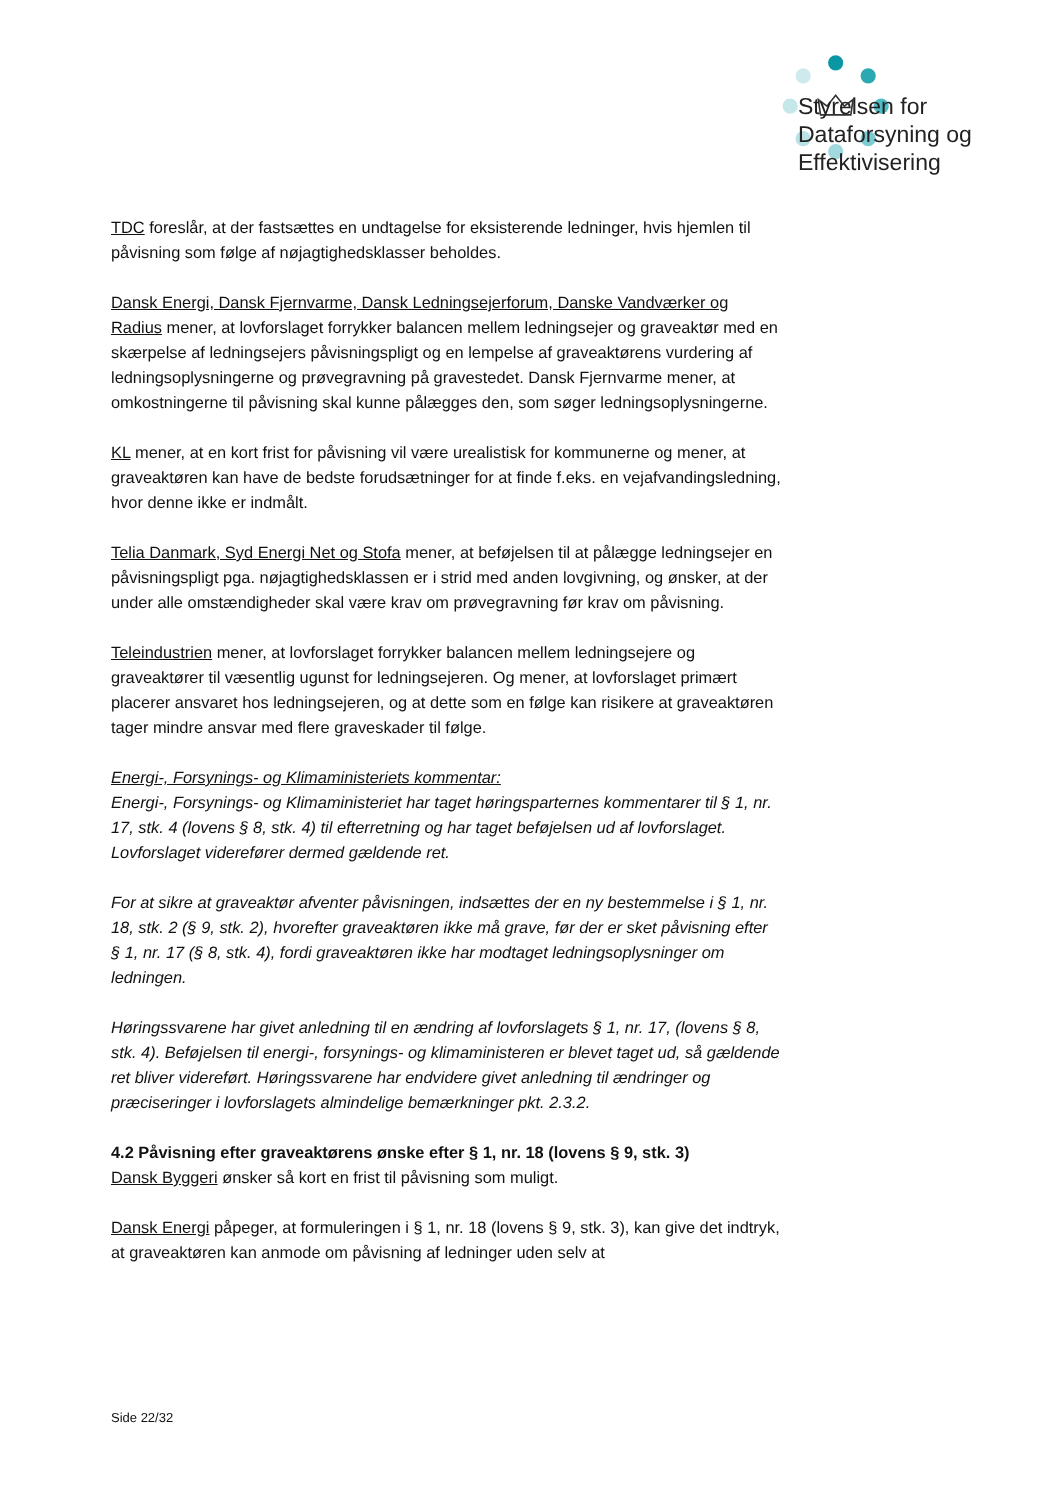Styrelsen for
Dataforsyning og
Effektivisering
TDC foreslår, at der fastsættes en undtagelse for eksisterende ledninger, hvis hjemlen til påvisning som følge af nøjagtighedsklasser beholdes.
Dansk Energi, Dansk Fjernvarme, Dansk Ledningsejerforum, Danske Vandværker og Radius mener, at lovforslaget forrykker balancen mellem ledningsejer og graveaktør med en skærpelse af ledningsejers påvisningspligt og en lempelse af graveaktørens vurdering af ledningsoplysningerne og prøvegravning på gravestedet. Dansk Fjernvarme mener, at omkostningerne til påvisning skal kunne pålægges den, som søger ledningsoplysningerne.
KL mener, at en kort frist for påvisning vil være urealistisk for kommunerne og mener, at graveaktøren kan have de bedste forudsætninger for at finde f.eks. en vejafvandingsledning, hvor denne ikke er indmålt.
Telia Danmark, Syd Energi Net og Stofa mener, at beføjelsen til at pålægge ledningsejer en påvisningspligt pga. nøjagtighedsklassen er i strid med anden lovgivning, og ønsker, at der under alle omstændigheder skal være krav om prøvegravning før krav om påvisning.
Teleindustrien mener, at lovforslaget forrykker balancen mellem ledningsejere og graveaktører til væsentlig ugunst for ledningsejeren. Og mener, at lovforslaget primært placerer ansvaret hos ledningsejeren, og at dette som en følge kan risikere at graveaktøren tager mindre ansvar med flere graveskader til følge.
Energi-, Forsynings- og Klimaministeriets kommentar:
Energi-, Forsynings- og Klimaministeriet har taget høringsparternes kommentarer til § 1, nr. 17, stk. 4 (lovens § 8, stk. 4) til efterretning og har taget beføjelsen ud af lovforslaget. Lovforslaget viderefører dermed gældende ret.
For at sikre at graveaktør afventer påvisningen, indsættes der en ny bestemmelse i § 1, nr. 18, stk. 2 (§ 9, stk. 2), hvorefter graveaktøren ikke må grave, før der er sket påvisning efter § 1, nr. 17 (§ 8, stk. 4), fordi graveaktøren ikke har modtaget ledningsoplysninger om ledningen.
Høringssvarene har givet anledning til en ændring af lovforslagets § 1, nr. 17, (lovens § 8, stk. 4). Beføjelsen til energi-, forsynings- og klimaministeren er blevet taget ud, så gældende ret bliver videreført. Høringssvarene har endvidere givet anledning til ændringer og præciseringer i lovforslagets almindelige bemærkninger pkt. 2.3.2.
4.2 Påvisning efter graveaktørens ønske efter § 1, nr. 18 (lovens § 9, stk. 3)
Dansk Byggeri ønsker så kort en frist til påvisning som muligt.
Dansk Energi påpeger, at formuleringen i § 1, nr. 18 (lovens § 9, stk. 3), kan give det indtryk, at graveaktøren kan anmode om påvisning af ledninger uden selv at
Side 22/32